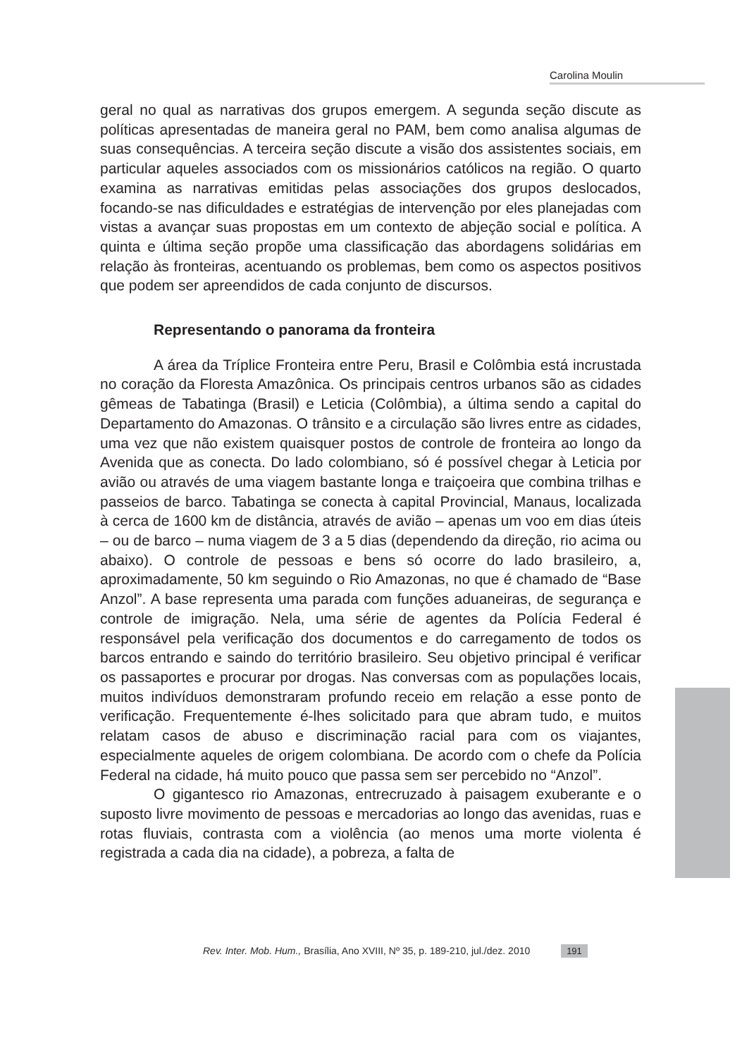Carolina Moulin
geral no qual as narrativas dos grupos emergem. A segunda seção discute as políticas apresentadas de maneira geral no PAM, bem como analisa algumas de suas consequências. A terceira seção discute a visão dos assistentes sociais, em particular aqueles associados com os missionários católicos na região. O quarto examina as narrativas emitidas pelas associações dos grupos deslocados, focando-se nas dificuldades e estratégias de intervenção por eles planejadas com vistas a avançar suas propostas em um contexto de abjeção social e política. A quinta e última seção propõe uma classificação das abordagens solidárias em relação às fronteiras, acentuando os problemas, bem como os aspectos positivos que podem ser apreendidos de cada conjunto de discursos.
Representando o panorama da fronteira
A área da Tríplice Fronteira entre Peru, Brasil e Colômbia está incrustada no coração da Floresta Amazônica. Os principais centros urbanos são as cidades gêmeas de Tabatinga (Brasil) e Leticia (Colômbia), a última sendo a capital do Departamento do Amazonas. O trânsito e a circulação são livres entre as cidades, uma vez que não existem quaisquer postos de controle de fronteira ao longo da Avenida que as conecta. Do lado colombiano, só é possível chegar à Leticia por avião ou através de uma viagem bastante longa e traiçoeira que combina trilhas e passeios de barco. Tabatinga se conecta à capital Provincial, Manaus, localizada à cerca de 1600 km de distância, através de avião – apenas um voo em dias úteis – ou de barco – numa viagem de 3 a 5 dias (dependendo da direção, rio acima ou abaixo). O controle de pessoas e bens só ocorre do lado brasileiro, a, aproximadamente, 50 km seguindo o Rio Amazonas, no que é chamado de “Base Anzol”. A base representa uma parada com funções aduaneiras, de segurança e controle de imigração. Nela, uma série de agentes da Polícia Federal é responsável pela verificação dos documentos e do carregamento de todos os barcos entrando e saindo do território brasileiro. Seu objetivo principal é verificar os passaportes e procurar por drogas. Nas conversas com as populações locais, muitos indivíduos demonstraram profundo receio em relação a esse ponto de verificação. Frequentemente é-lhes solicitado para que abram tudo, e muitos relatam casos de abuso e discriminação racial para com os viajantes, especialmente aqueles de origem colombiana. De acordo com o chefe da Polícia Federal na cidade, há muito pouco que passa sem ser percebido no “Anzol”.
O gigantesco rio Amazonas, entrecruzado à paisagem exuberante e o suposto livre movimento de pessoas e mercadorias ao longo das avenidas, ruas e rotas fluviais, contrasta com a violência (ao menos uma morte violenta é registrada a cada dia na cidade), a pobreza, a falta de
Rev. Inter. Mob. Hum., Brasília, Ano XVIII, Nº 35, p. 189-210, jul./dez. 2010 191